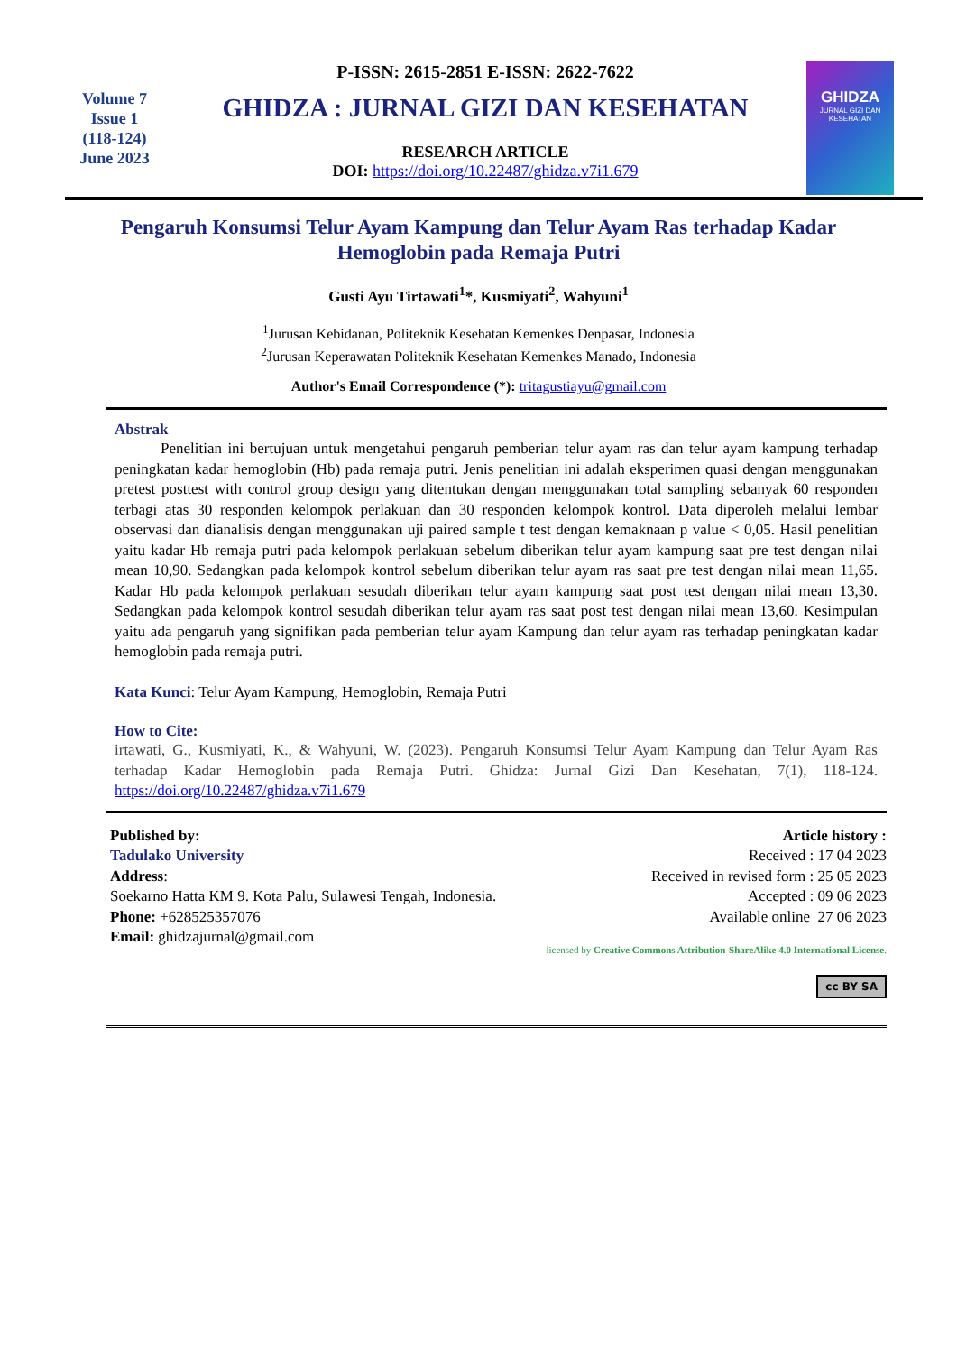Volume 7
Issue 1
(118-124)
June 2023
P-ISSN: 2615-2851 E-ISSN: 2622-7622
GHIDZA : JURNAL GIZI DAN KESEHATAN
RESEARCH ARTICLE
DOI: https://doi.org/10.22487/ghidza.v7i1.679
GHIDZA
JURNAL GIZI DAN KESEHATAN
Pengaruh Konsumsi Telur Ayam Kampung dan Telur Ayam Ras terhadap Kadar Hemoglobin pada Remaja Putri
Gusti Ayu Tirtawati<sup>1</sup>*, Kusmiyati<sup>2</sup>, Wahyuni<sup>1</sup>
<sup>1</sup> Jurusan Kebidanan, Politeknik Kesehatan Kemenkes Denpasar, Indonesia
<sup>2</sup> Jurusan Keperawatan Politeknik Kesehatan Kemenkes Manado, Indonesia
Author's Email Correspondence (*): tritagustiayu@gmail.com
Abstrak
   Penelitian ini bertujuan untuk mengetahui pengaruh pemberian telur ayam ras dan telur ayam kampung terhadap peningkatan kadar hemoglobin (Hb) pada remaja putri. Jenis penelitian ini adalah eksperimen quasi dengan menggunakan pretest posttest with control group design yang ditentukan dengan menggunakan total sampling sebanyak 60 responden terbagi atas 30 responden kelompok perlakuan dan 30 responden kelompok kontrol. Data diperoleh melalui lembar observasi dan dianalisis dengan menggunakan uji paired sample t test dengan kemaknaan p value < 0,05. Hasil penelitian yaitu kadar Hb remaja putri pada kelompok perlakuan sebelum diberikan telur ayam kampung saat pre test dengan nilai mean 10,90. Sedangkan pada kelompok kontrol sebelum diberikan telur ayam ras saat pre test dengan nilai mean 11,65. Kadar Hb pada kelompok perlakuan sesudah diberikan telur ayam kampung saat post test dengan nilai mean 13,30. Sedangkan pada kelompok kontrol sesudah diberikan telur ayam ras saat post test dengan nilai mean 13,60. Kesimpulan yaitu ada pengaruh yang signifikan pada pemberian telur ayam Kampung dan telur ayam ras terhadap peningkatan kadar hemoglobin pada remaja putri.
Kata Kunci: Telur Ayam Kampung, Hemoglobin, Remaja Putri
How to Cite:
irtawati, G., Kusmiyati, K., & Wahyuni, W. (2023). Pengaruh Konsumsi Telur Ayam Kampung dan Telur Ayam Ras terhadap Kadar Hemoglobin pada Remaja Putri. Ghidza: Jurnal Gizi Dan Kesehatan, 7(1), 118-124. https://doi.org/10.22487/ghidza.v7i1.679
Published by:
Tadulako University
Address:
Soekarno Hatta KM 9. Kota Palu, Sulawesi Tengah, Indonesia.
Phone: +628525357076
Email: ghidzajurnal@gmail.com
Article history :
Received : 17 04 2023
Received in revised form : 25 05 2023
Accepted : 09 06 2023
Available online 27 06 2023
licensed by Creative Commons Attribution-ShareAlike 4.0 International License.
cc BY SA